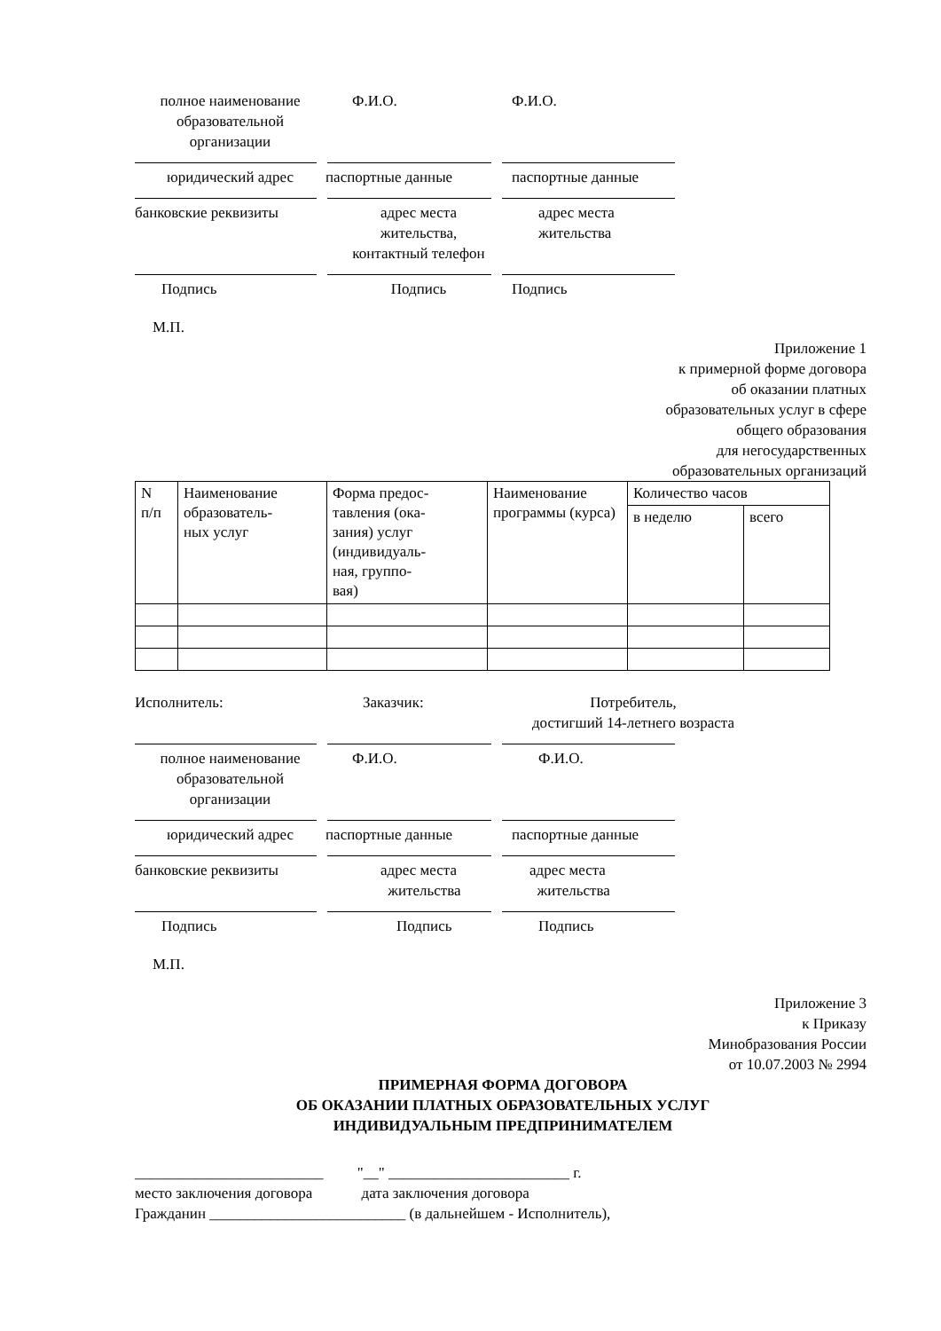полное наименование
образовательной
организации
Ф.И.О. Ф.И.О.
юридический адрес паспортные данные паспортные данные
банковские реквизиты адрес места
жительства,
контактный телефон
адрес места
жительства
Подпись Подпись Подпись
М.П.
Приложение 1
к примерной форме договора
об оказании платных
образовательных услуг в сфере
общего образования
для негосударственных
образовательных организаций
| N п/п | Наименование образователь- ных услуг | Форма предос- тавления (ока- зания) услуг (индивидуаль- ная, группо- вая) | Наименование программы (курса) | Количество часов | |
| | | | | в неделю | всего |
Исполнитель: Заказчик: Потребитель,
достигший 14-летнего возраста
полное наименование
образовательной
организации
Ф.И.О. Ф.И.О.
юридический адрес паспортные данные паспортные данные
банковские реквизиты адрес места
жительства
адрес места
жительства
Подпись Подпись Подпись
М.П.
Приложение 3
к Приказу
Минобразования России
от 10.07.2003 № 2994
ПРИМЕРНАЯ ФОРМА ДОГОВОРА
ОБ ОКАЗАНИИ ПЛАТНЫХ ОБРАЗОВАТЕЛЬНЫХ УСЛУГ
ИНДИВИДУАЛЬНЫМ ПРЕДПРИНИМАТЕЛЕМ
_________________________ "__" ________________________ г.
место заключения договора дата заключения договора
Гражданин __________________________ (в дальнейшем - Исполнитель),